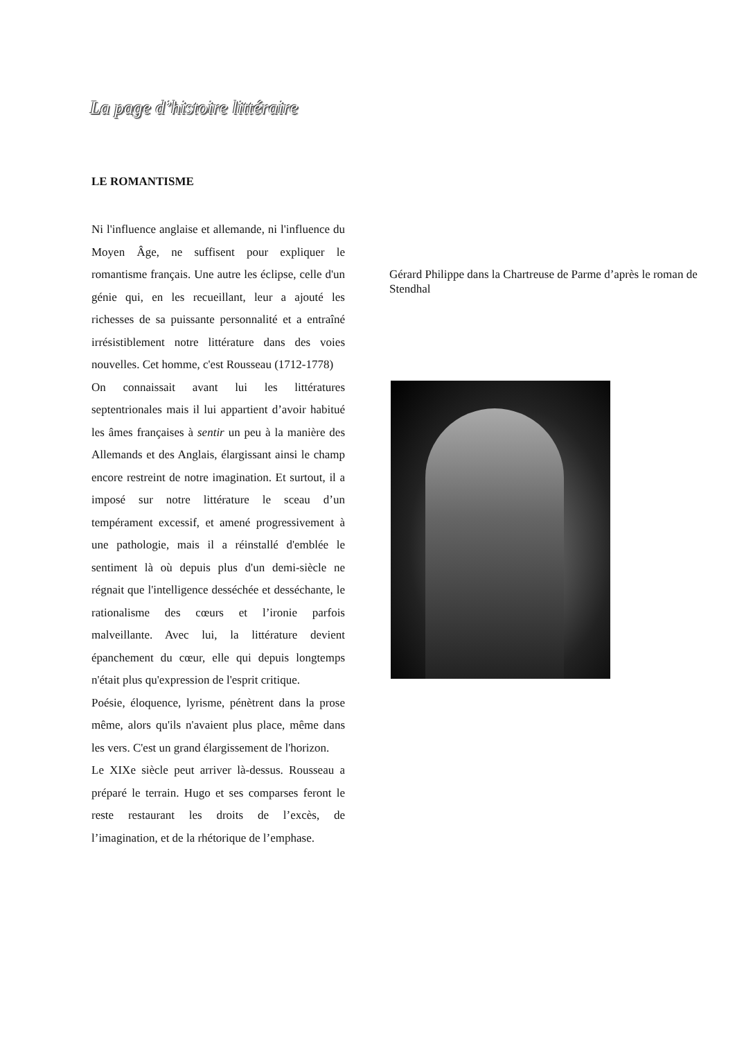La page d’histoire littéraire
LE ROMANTISME
Ni l'influence anglaise et allemande, ni l'influence du Moyen Âge, ne suffisent pour expliquer le romantisme français. Une autre les éclipse, celle d'un génie qui, en les recueillant, leur a ajouté les richesses de sa puissante personnalité et a entraîné irrésistiblement notre littérature dans des voies nouvelles. Cet homme, c'est Rousseau (1712-1778)
On connaissait avant lui les littératures septentrionales mais il lui appartient d’avoir habitué les âmes françaises à sentir un peu à la manière des Allemands et des Anglais, élargissant ainsi le champ encore restreint de notre imagination. Et surtout, il a imposé sur notre littérature le sceau d’un tempérament excessif, et amené progressivement à une pathologie, mais il a réinstallé d'emblée le sentiment là où depuis plus d'un demi-siècle ne régnait que l'intelligence desséchée et desséchante, le rationalisme des cœurs et l’ironie parfois malveillante. Avec lui, la littérature devient épanchement du cœur, elle qui depuis longtemps n'était plus qu'expression de l'esprit critique.
Poésie, éloquence, lyrisme, pénètrent dans la prose même, alors qu'ils n'avaient plus place, même dans les vers. C'est un grand élargissement de l'horizon.
Le XIXe siècle peut arriver là-dessus. Rousseau a préparé le terrain. Hugo et ses comparses feront le reste restaurant les droits de l’excès, de l’imagination, et de la rhétorique de l’emphase.
Gérard Philippe dans la Chartreuse de Parme d’après le roman de Stendhal